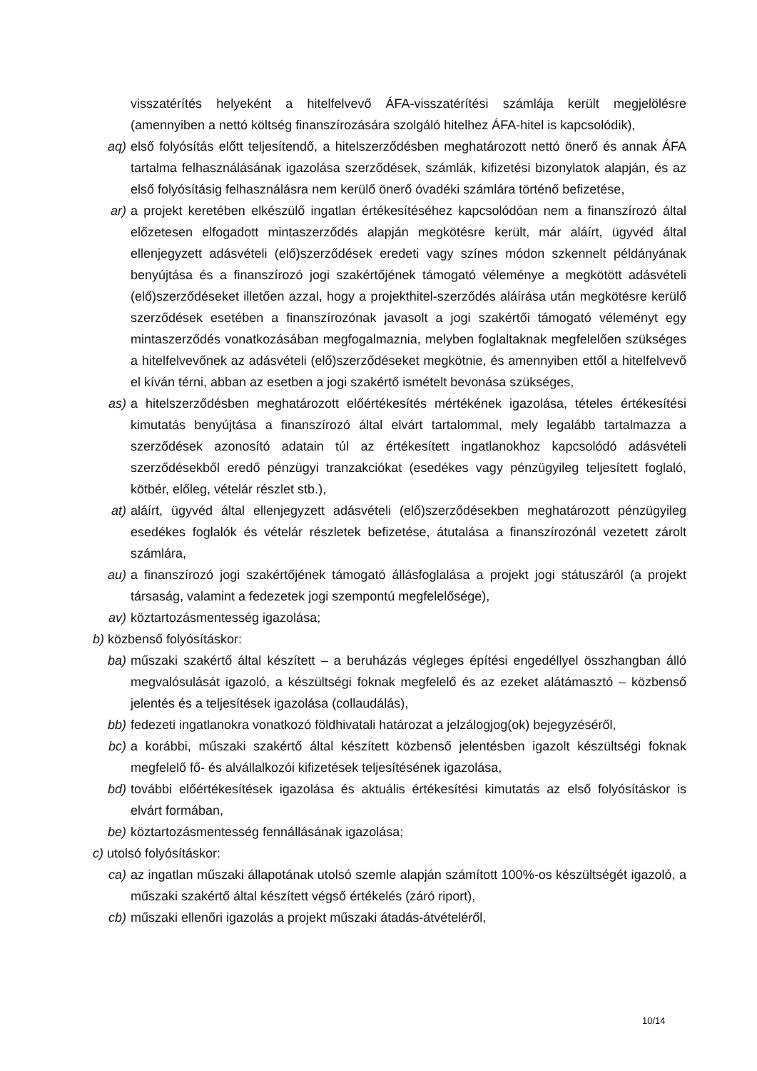visszatérítés helyeként a hitelfelvevő ÁFA-visszatérítési számlája került megjelölésre (amennyiben a nettó költség finanszírozására szolgáló hitelhez ÁFA-hitel is kapcsolódik),
aq) első folyósítás előtt teljesítendő, a hitelszerződésben meghatározott nettó önerő és annak ÁFA tartalma felhasználásának igazolása szerződések, számlák, kifizetési bizonylatok alapján, és az első folyósításig felhasználásra nem kerülő önerő óvadéki számlára történő befizetése,
ar) a projekt keretében elkészülő ingatlan értékesítéséhez kapcsolódóan nem a finanszírozó által előzetesen elfogadott mintaszerződés alapján megkötésre került, már aláírt, ügyvéd által ellenjegyzett adásvételi (elő)szerződések eredeti vagy színes módon szkennelt példányának benyújtása és a finanszírozó jogi szakértőjének támogató véleménye a megkötött adásvételi (elő)szerződéseket illetően azzal, hogy a projekthitel-szerződés aláírása után megkötésre kerülő szerződések esetében a finanszírozónak javasolt a jogi szakértői támogató véleményt egy mintaszerződés vonatkozásában megfogalmaznia, melyben foglaltaknak megfelelően szükséges a hitelfelvevőnek az adásvételi (elő)szerződéseket megkötnie, és amennyiben ettől a hitelfelvevő el kíván térni, abban az esetben a jogi szakértő ismételt bevonása szükséges,
as) a hitelszerződésben meghatározott előértékesítés mértékének igazolása, tételes értékesítési kimutatás benyújtása a finanszírozó által elvárt tartalommal, mely legalább tartalmazza a szerződések azonosító adatain túl az értékesített ingatlanokhoz kapcsolódó adásvételi szerződésekből eredő pénzügyi tranzakciókat (esedékes vagy pénzügyileg teljesített foglaló, kötbér, előleg, vételár részlet stb.),
at) aláírt, ügyvéd által ellenjegyzett adásvételi (elő)szerződésekben meghatározott pénzügyileg esedékes foglalók és vételár részletek befizetése, átutalása a finanszírozónál vezetett zárolt számlára,
au) a finanszírozó jogi szakértőjének támogató állásfoglalása a projekt jogi státuszáról (a projekt társaság, valamint a fedezetek jogi szempontú megfelelősége),
av) köztartozásmentesség igazolása;
b) közbenső folyósításkor:
ba) műszaki szakértő által készített – a beruházás végleges építési engedéllyel összhangban álló megvalósulását igazoló, a készültségi foknak megfelelő és az ezeket alátámasztó – közbenső jelentés és a teljesítések igazolása (collaudálás),
bb) fedezeti ingatlanokra vonatkozó földhivatali határozat a jelzálogjog(ok) bejegyzéséről,
bc) a korábbi, műszaki szakértő által készített közbenső jelentésben igazolt készültségi foknak megfelelő fő- és alvállalkozói kifizetések teljesítésének igazolása,
bd) további előértékesítések igazolása és aktuális értékesítési kimutatás az első folyósításkor is elvárt formában,
be) köztartozásmentesség fennállásának igazolása;
c) utolsó folyósításkor:
ca) az ingatlan műszaki állapotának utolsó szemle alapján számított 100%-os készültségét igazoló, a műszaki szakértő által készített végső értékelés (záró riport),
cb) műszaki ellenőri igazolás a projekt műszaki átadás-átvételéről,
10/14